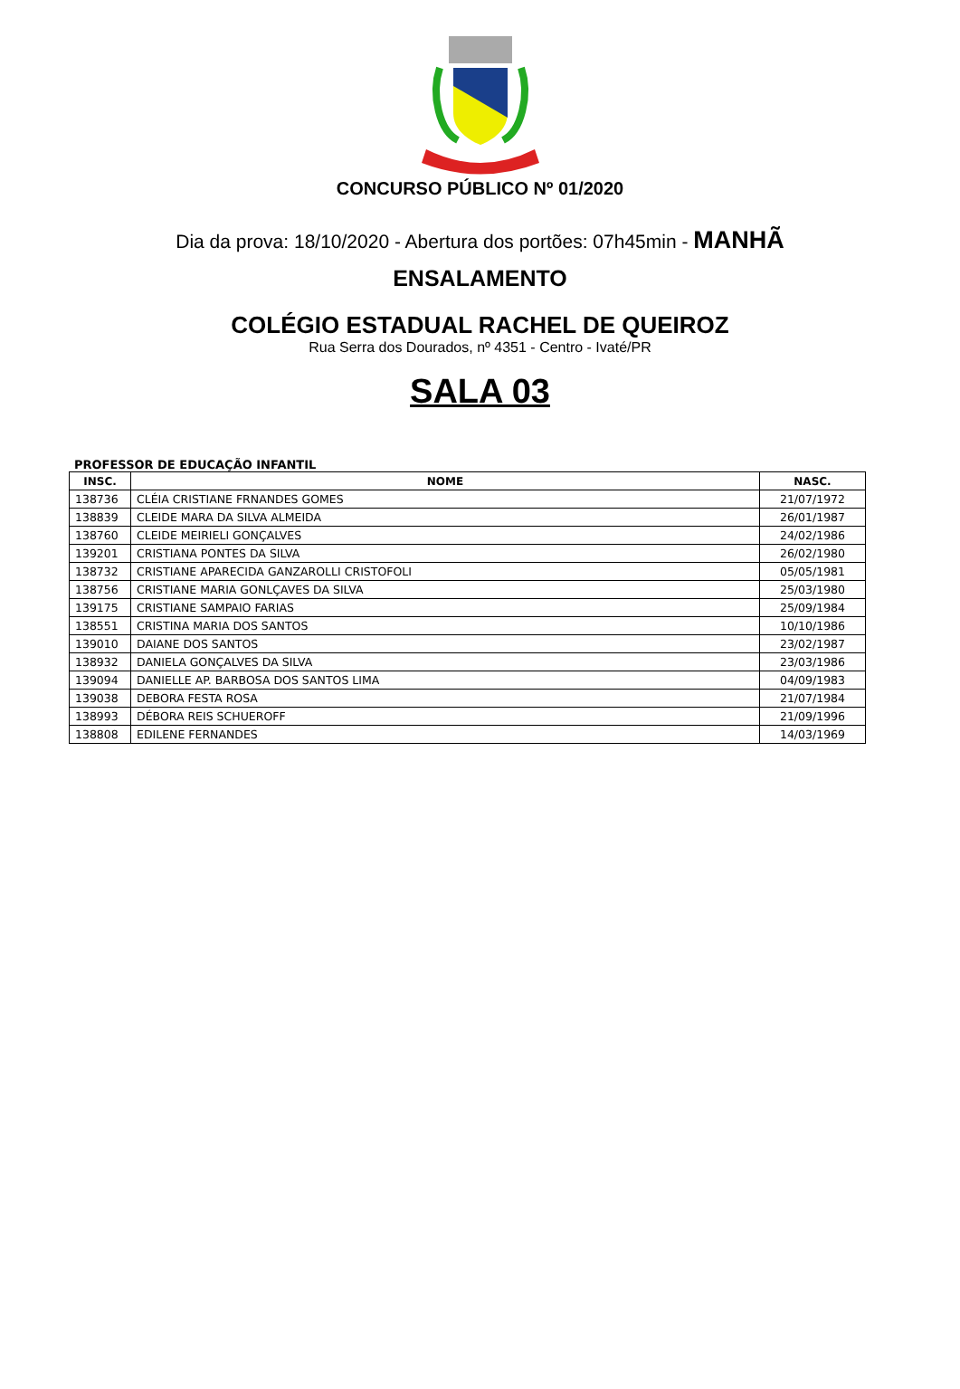CONCURSO PÚBLICO Nº 01/2020
Dia da prova: 18/10/2020 - Abertura dos portões: 07h45min - MANHÃ
ENSALAMENTO
COLÉGIO ESTADUAL RACHEL DE QUEIROZ
Rua Serra dos Dourados, nº 4351 - Centro - Ivaté/PR
SALA 03
PROFESSOR DE EDUCAÇÃO INFANTIL
| INSC. | NOME | NASC. |
| --- | --- | --- |
| 138736 | CLÉIA CRISTIANE FRNANDES GOMES | 21/07/1972 |
| 138839 | CLEIDE MARA DA SILVA ALMEIDA | 26/01/1987 |
| 138760 | CLEIDE MEIRIELI GONÇALVES | 24/02/1986 |
| 139201 | CRISTIANA PONTES DA SILVA | 26/02/1980 |
| 138732 | CRISTIANE APARECIDA GANZAROLLI CRISTOFOLI | 05/05/1981 |
| 138756 | CRISTIANE MARIA GONLÇAVES DA SILVA | 25/03/1980 |
| 139175 | CRISTIANE SAMPAIO FARIAS | 25/09/1984 |
| 138551 | CRISTINA MARIA DOS SANTOS | 10/10/1986 |
| 139010 | DAIANE DOS SANTOS | 23/02/1987 |
| 138932 | DANIELA GONÇALVES DA SILVA | 23/03/1986 |
| 139094 | DANIELLE AP. BARBOSA DOS SANTOS LIMA | 04/09/1983 |
| 139038 | DEBORA FESTA ROSA | 21/07/1984 |
| 138993 | DÉBORA REIS SCHUEROFF | 21/09/1996 |
| 138808 | EDILENE FERNANDES | 14/03/1969 |